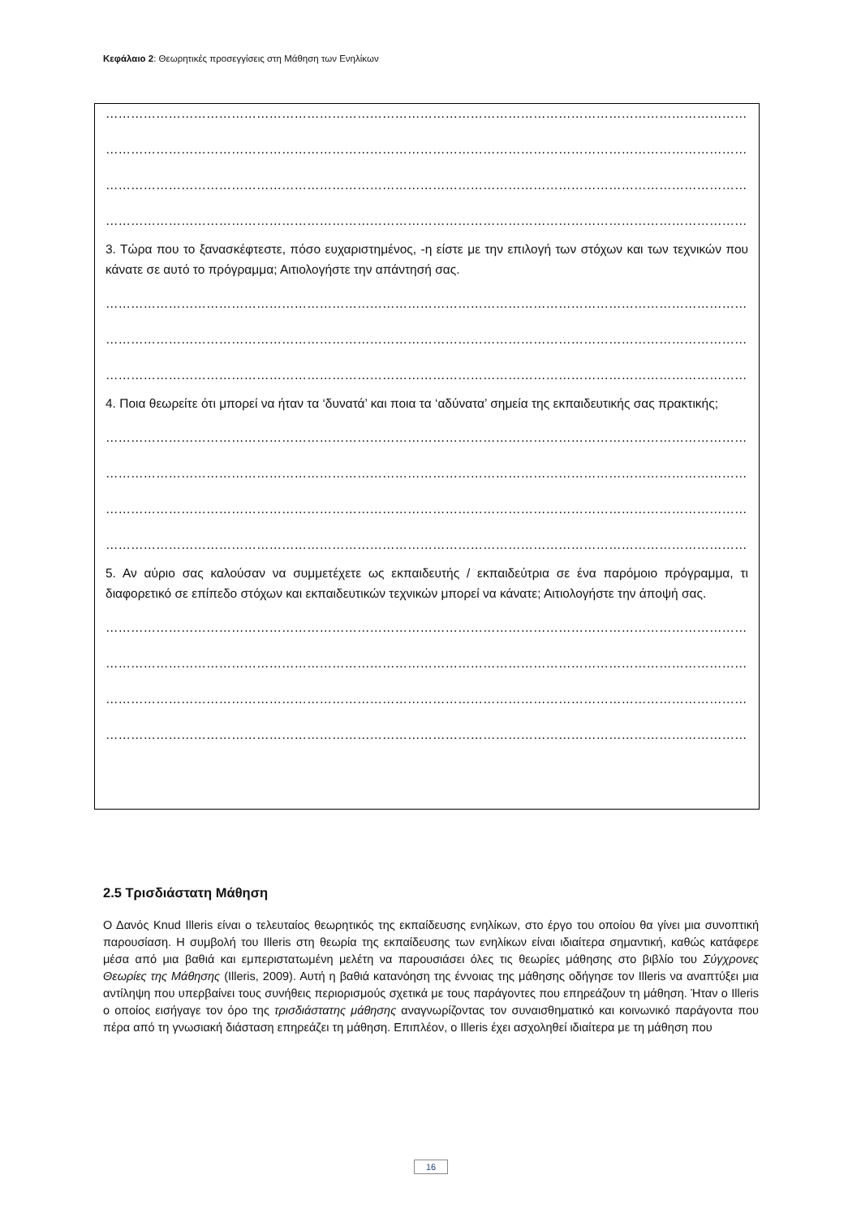Κεφάλαιο 2: Θεωρητικές προσεγγίσεις στη Μάθηση των Ενηλίκων
……………………………………………………………………………………………………………………………………………………
……………………………………………………………………………………………………………………………………………………
……………………………………………………………………………………………………………………………………………………
……………………………………………………………………………………………………………………………………………………
3. Τώρα που το ξανασκέφτεστε, πόσο ευχαριστημένος, -η είστε με την επιλογή των στόχων και των τεχνικών που κάνατε σε αυτό το πρόγραμμα; Αιτιολογήστε την απάντησή σας.
……………………………………………………………………………………………………………………………………………………
……………………………………………………………………………………………………………………………………………………
……………………………………………………………………………………………………………………………………………………
4. Ποια θεωρείτε ότι μπορεί να ήταν τα ‘δυνατά’ και ποια τα ‘αδύνατα’ σημεία της εκπαιδευτικής σας πρακτικής;
……………………………………………………………………………………………………………………………………………………
……………………………………………………………………………………………………………………………………………………
……………………………………………………………………………………………………………………………………………………
……………………………………………………………………………………………………………………………………………………
5. Αν αύριο σας καλούσαν να συμμετέχετε ως εκπαιδευτής / εκπαιδεύτρια σε ένα παρόμοιο πρόγραμμα, τι διαφορετικό σε επίπεδο στόχων και εκπαιδευτικών τεχνικών μπορεί να κάνατε; Αιτιολογήστε την άποψή σας.
……………………………………………………………………………………………………………………………………………………
……………………………………………………………………………………………………………………………………………………
……………………………………………………………………………………………………………………………………………………
……………………………………………………………………………………………………………………………………………………
2.5 Τρισδιάστατη Μάθηση
Ο Δανός Knud Illeris είναι ο τελευταίος θεωρητικός της εκπαίδευσης ενηλίκων, στο έργο του οποίου θα γίνει μια συνοπτική παρουσίαση. Η συμβολή του Illeris στη θεωρία της εκπαίδευσης των ενηλίκων είναι ιδιαίτερα σημαντική, καθώς κατάφερε μέσα από μια βαθιά και εμπεριστατωμένη μελέτη να παρουσιάσει όλες τις θεωρίες μάθησης στο βιβλίο του Σύγχρονες Θεωρίες της Μάθησης (Illeris, 2009). Αυτή η βαθιά κατανόηση της έννοιας της μάθησης οδήγησε τον Illeris να αναπτύξει μια αντίληψη που υπερβαίνει τους συνήθεις περιορισμούς σχετικά με τους παράγοντες που επηρεάζουν τη μάθηση. Ήταν ο Illeris ο οποίος εισήγαγε τον όρο της τρισδιάστατης μάθησης αναγνωρίζοντας τον συναισθηματικό και κοινωνικό παράγοντα που πέρα από τη γνωσιακή διάσταση επηρεάζει τη μάθηση. Επιπλέον, ο Illeris έχει ασχοληθεί ιδιαίτερα με τη μάθηση που
16